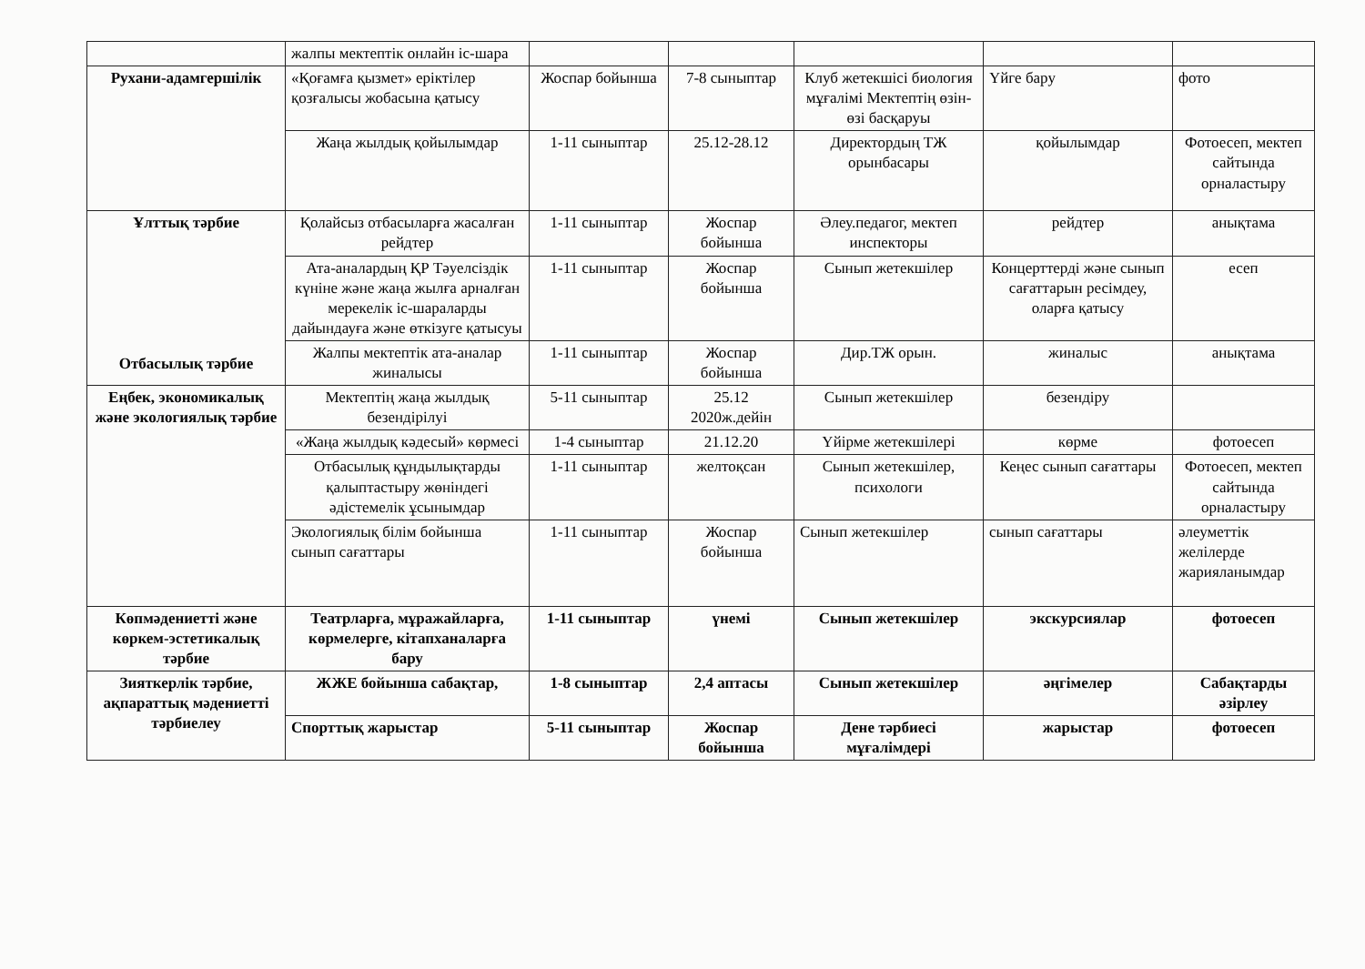| | жалпы мектептік онлайн іс-шара | | | | | |
| Рухани-адамгершілік | «Қоғамға қызмет» еріктілер қозғалысы жобасына қатысу | Жоспар бойынша | 7-8 сыныптар | Клуб жетекшісі биология мұғалімі Мектептің өзін-өзі басқаруы | Үйге бару | фото |
| | Жаңа жылдық қойылымдар | 1-11 сыныптар | 25.12-28.12 | Директордың ТЖ орынбасары | қойылымдар | Фотоесеп, мектеп сайтында орналастыру |
| Ұлттық тәрбие Отбасылық тәрбие | Қолайсыз отбасыларға жасалған рейдтер | 1-11 сыныптар | Жоспар бойынша | Әлеу.педагог, мектеп инспекторы | рейдтер | анықтама |
| | Ата-аналардың ҚР Тәуелсіздік күніне және жаңа жылға арналған мерекелік іс-шараларды дайындауға және өткізуге қатысуы | 1-11 сыныптар | Жоспар бойынша | Сынып жетекшілер | Концерттерді және сынып сағаттарын ресімдеу, оларға қатысу | есеп |
| | Жалпы мектептік ата-аналар жиналысы | 1-11 сыныптар | Жоспар бойынша | Дир.ТЖ орын. | жиналыс | анықтама |
| Еңбек, экономикалық және экологиялық тәрбие | Мектептің жаңа жылдық безендірілуі | 5-11 сыныптар | 25.12 2020ж.дейін | Сынып жетекшілер | безендіру | |
| | «Жаңа жылдық кәдесый» көрмесі | 1-4 сыныптар | 21.12.20 | Үйірме жетекшілері | көрме | фотоесеп |
| | Отбасылық құндылықтарды қалыптастыру жөніндегі әдістемелік ұсынымдар | 1-11 сыныптар | желтоқсан | Сынып жетекшілер, психологи | Кеңес сынып сағаттары | Фотоесеп, мектеп сайтында орналастыру |
| | Экологиялық білім бойынша сынып сағаттары | 1-11 сыныптар | Жоспар бойынша | Сынып жетекшілер | сынып сағаттары | әлеуметтік желілерде жарияланымдар |
| Көпмәдениетті және көркем-эстетикалық тәрбие | Театрларға, мұражайларға, көрмелерге, кітапханаларға бару | 1-11 сыныптар | үнемі | Сынып жетекшілер | экскурсиялар | фотоесеп |
| Зияткерлік тәрбие, ақпараттық мәдениетті тәрбиелеу | ЖЖЕ бойынша сабақтар, | 1-8 сыныптар | 2,4 аптасы | Сынып жетекшілер | әңгімелер | Сабақтарды әзірлеу |
| | Спорттық жарыстар | 5-11 сыныптар | Жоспар бойынша | Дене тәрбиесі мұғалімдері | жарыстар | фотоесеп |